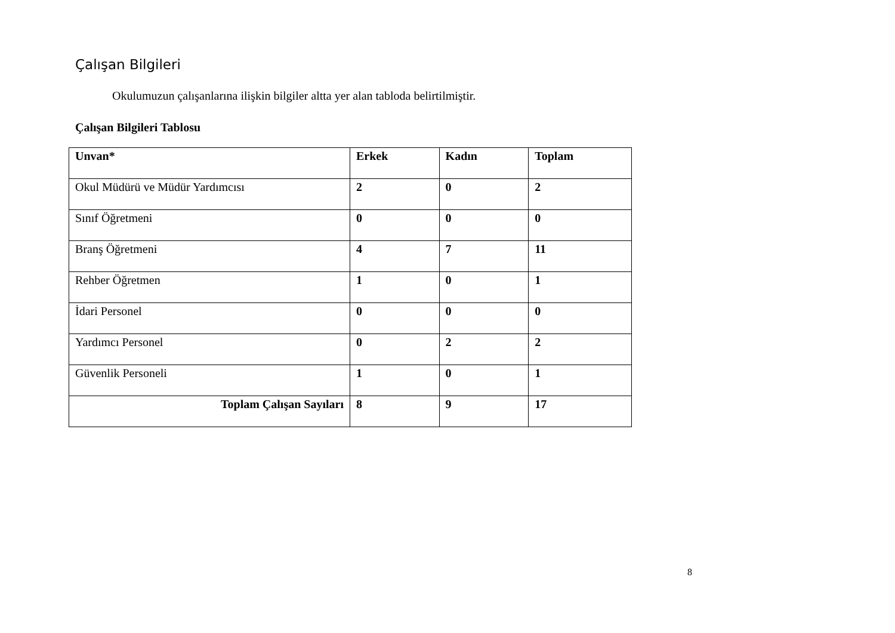Çalışan Bilgileri
Okulumuzun çalışanlarına ilişkin bilgiler altta yer alan tabloda belirtilmiştir.
Çalışan Bilgileri Tablosu
| Unvan* | Erkek | Kadın | Toplam |
| --- | --- | --- | --- |
| Okul Müdürü ve Müdür Yardımcısı | 2 | 0 | 2 |
| Sınıf Öğretmeni | 0 | 0 | 0 |
| Branş Öğretmeni | 4 | 7 | 11 |
| Rehber Öğretmen | 1 | 0 | 1 |
| İdari Personel | 0 | 0 | 0 |
| Yardımcı Personel | 0 | 2 | 2 |
| Güvenlik Personeli | 1 | 0 | 1 |
| Toplam Çalışan Sayıları | 8 | 9 | 17 |
8